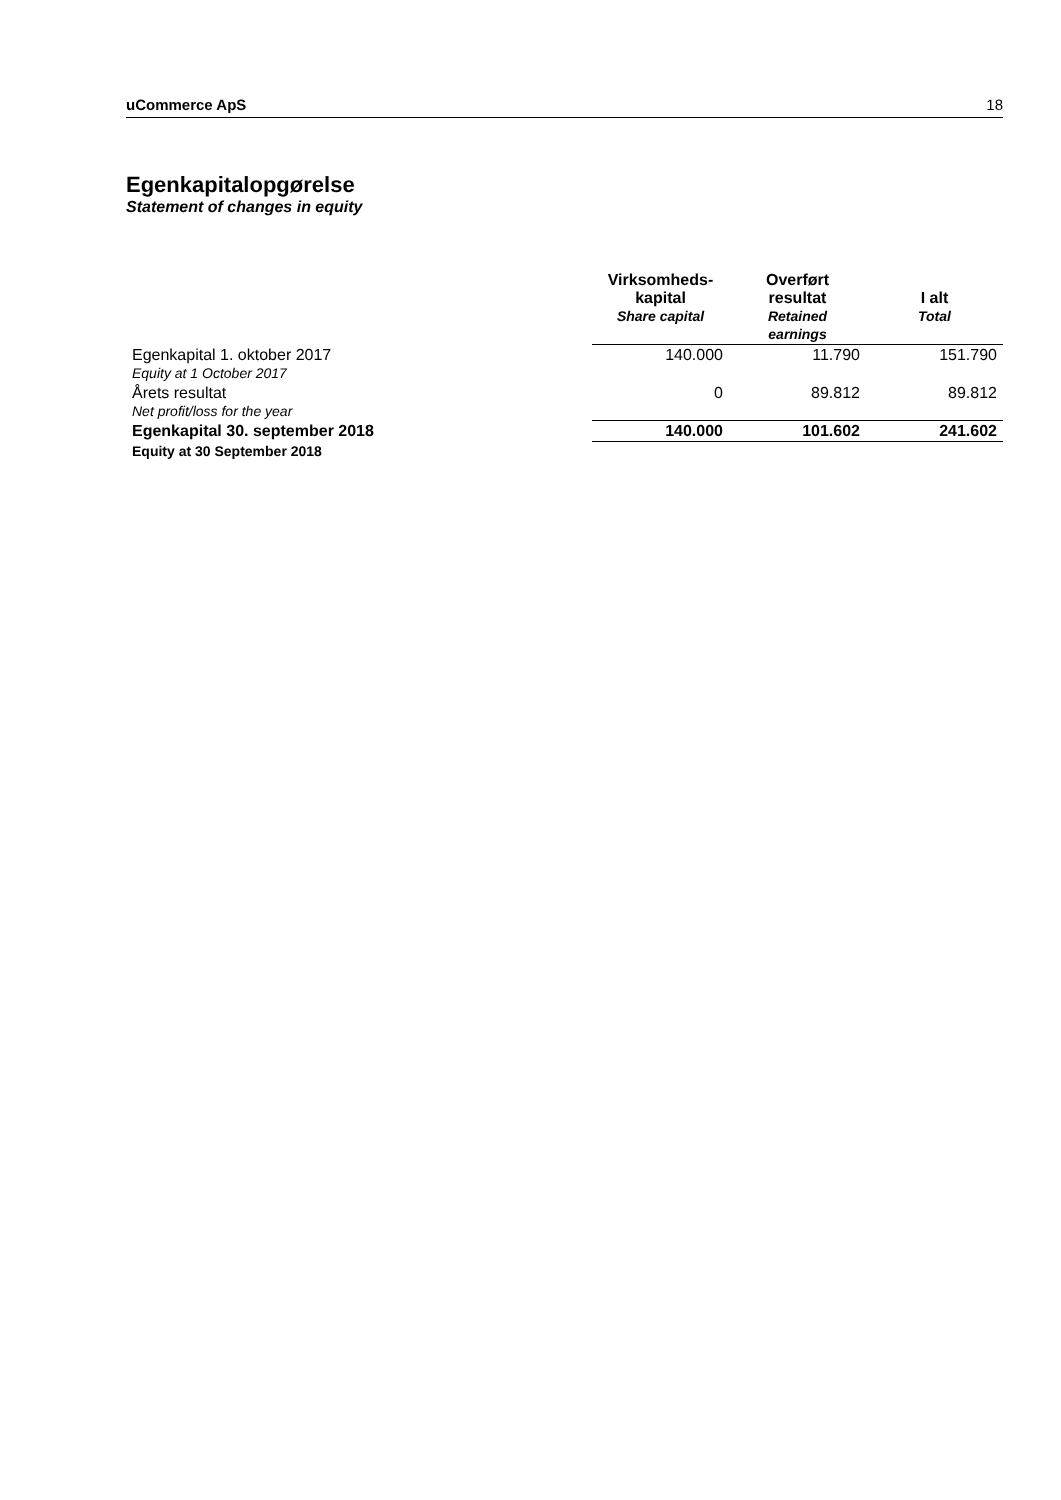uCommerce ApS 18
Egenkapitalopgørelse
Statement of changes in equity
| | Virksomheds- kapital Share capital | Overført resultat Retained earnings | I alt Total |
| --- | --- | --- | --- |
| Egenkapital 1. oktober 2017 Equity at 1 October 2017 | 140.000 | 11.790 | 151.790 |
| Årets resultat Net profit/loss for the year | 0 | 89.812 | 89.812 |
| Egenkapital 30. september 2018 | 140.000 | 101.602 | 241.602 |
| Equity at 30 September 2018 | | | |